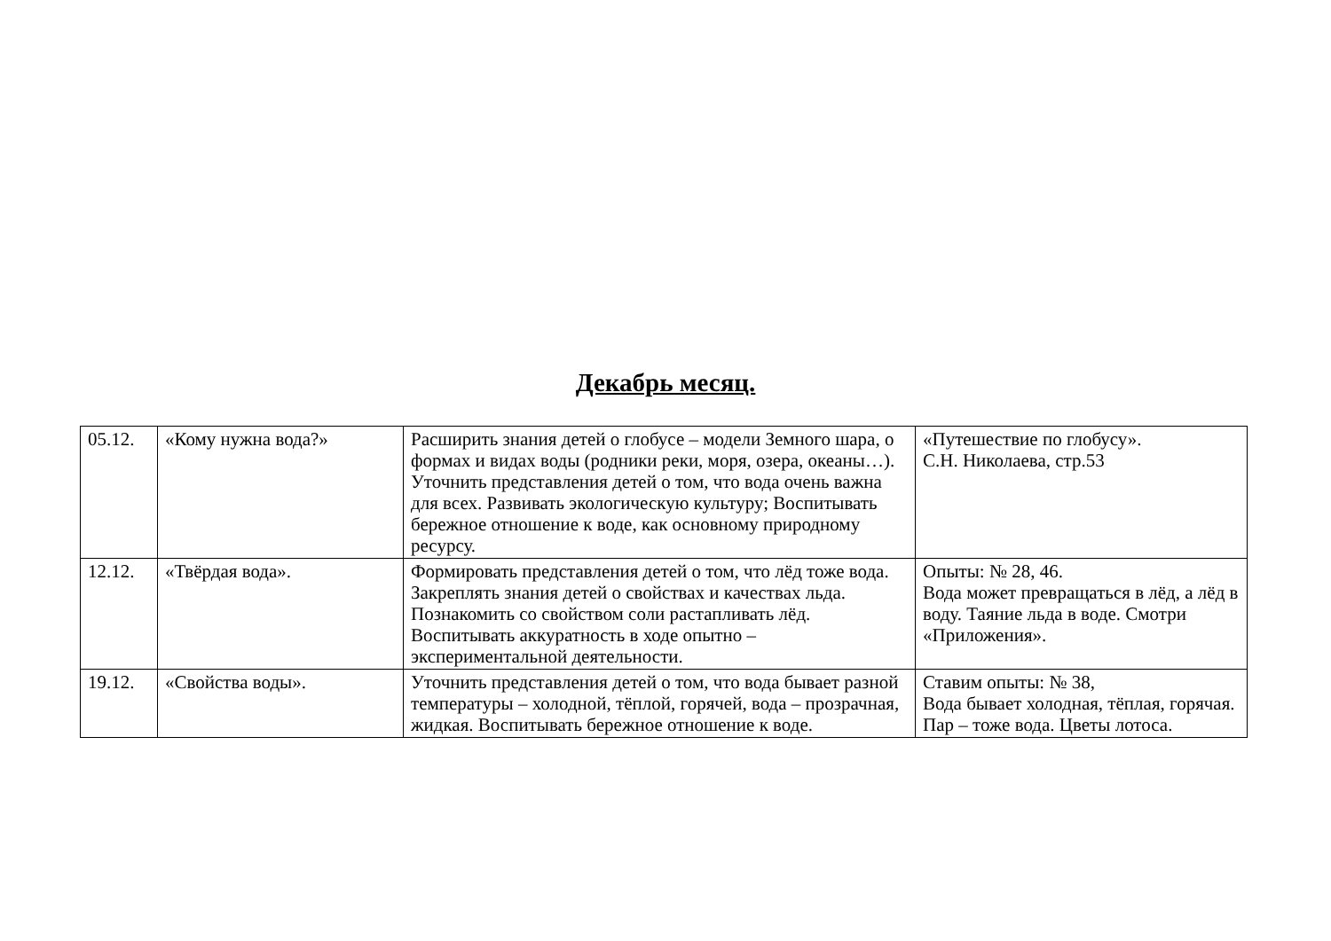Декабрь месяц.
| 05.12. | «Кому нужна вода?» | Расширить знания детей о глобусе – модели Земного шара, о формах и видах воды (родники реки, моря, озера, океаны…). Уточнить представления детей о том, что вода очень важна для всех. Развивать экологическую культуру; Воспитывать бережное отношение к воде, как основному природному ресурсу. | «Путешествие по глобусу». С.Н. Николаева, стр.53 |
| 12.12. | «Твёрдая вода». | Формировать представления детей о том, что лёд тоже вода. Закреплять знания детей о свойствах и качествах льда. Познакомить со свойством соли растапливать лёд. Воспитывать аккуратность в ходе опытно – экспериментальной деятельности. | Опыты: № 28, 46. Вода может превращаться в лёд, а лёд в воду. Таяние льда в воде. Смотри «Приложения». |
| 19.12. | «Свойства воды». | Уточнить представления детей о том, что вода бывает разной температуры – холодной, тёплой, горячей, вода – прозрачная, жидкая. Воспитывать бережное отношение к воде. | Ставим опыты: № 38, Вода бывает холодная, тёплая, горячая. Пар – тоже вода. Цветы лотоса. |